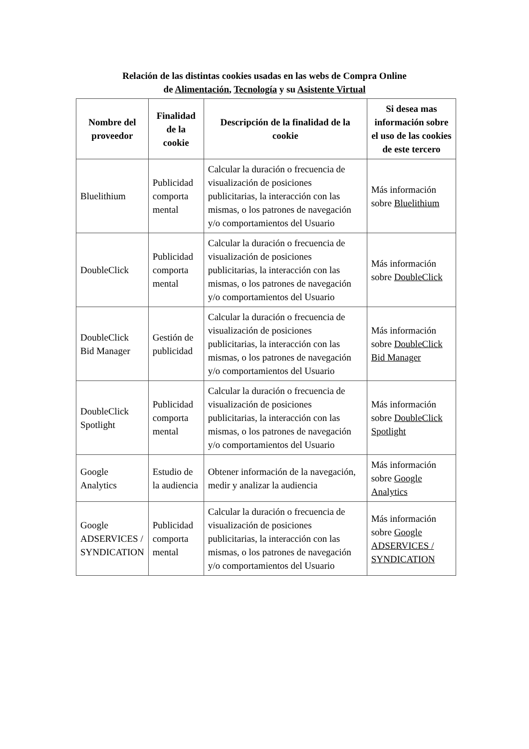Relación de las distintas cookies usadas en las webs de Compra Online
de Alimentación, Tecnología y su Asistente Virtual
| Nombre del proveedor | Finalidad de la cookie | Descripción de la finalidad de la cookie | Si desea mas información sobre el uso de las cookies de este tercero |
| --- | --- | --- | --- |
| Bluelithium | Publicidad comporta mental | Calcular la duración o frecuencia de visualización de posiciones publicitarias, la interacción con las mismas, o los patrones de navegación y/o comportamientos del Usuario | Más información sobre Bluelithium |
| DoubleClick | Publicidad comporta mental | Calcular la duración o frecuencia de visualización de posiciones publicitarias, la interacción con las mismas, o los patrones de navegación y/o comportamientos del Usuario | Más información sobre DoubleClick |
| DoubleClick Bid Manager | Gestión de publicidad | Calcular la duración o frecuencia de visualización de posiciones publicitarias, la interacción con las mismas, o los patrones de navegación y/o comportamientos del Usuario | Más información sobre DoubleClick Bid Manager |
| DoubleClick Spotlight | Publicidad comporta mental | Calcular la duración o frecuencia de visualización de posiciones publicitarias, la interacción con las mismas, o los patrones de navegación y/o comportamientos del Usuario | Más información sobre DoubleClick Spotlight |
| Google Analytics | Estudio de la audiencia | Obtener información de la navegación, medir y analizar la audiencia | Más información sobre Google Analytics |
| Google ADSERVICES / SYNDICATION | Publicidad comporta mental | Calcular la duración o frecuencia de visualización de posiciones publicitarias, la interacción con las mismas, o los patrones de navegación y/o comportamientos del Usuario | Más información sobre Google ADSERVICES / SYNDICATION |